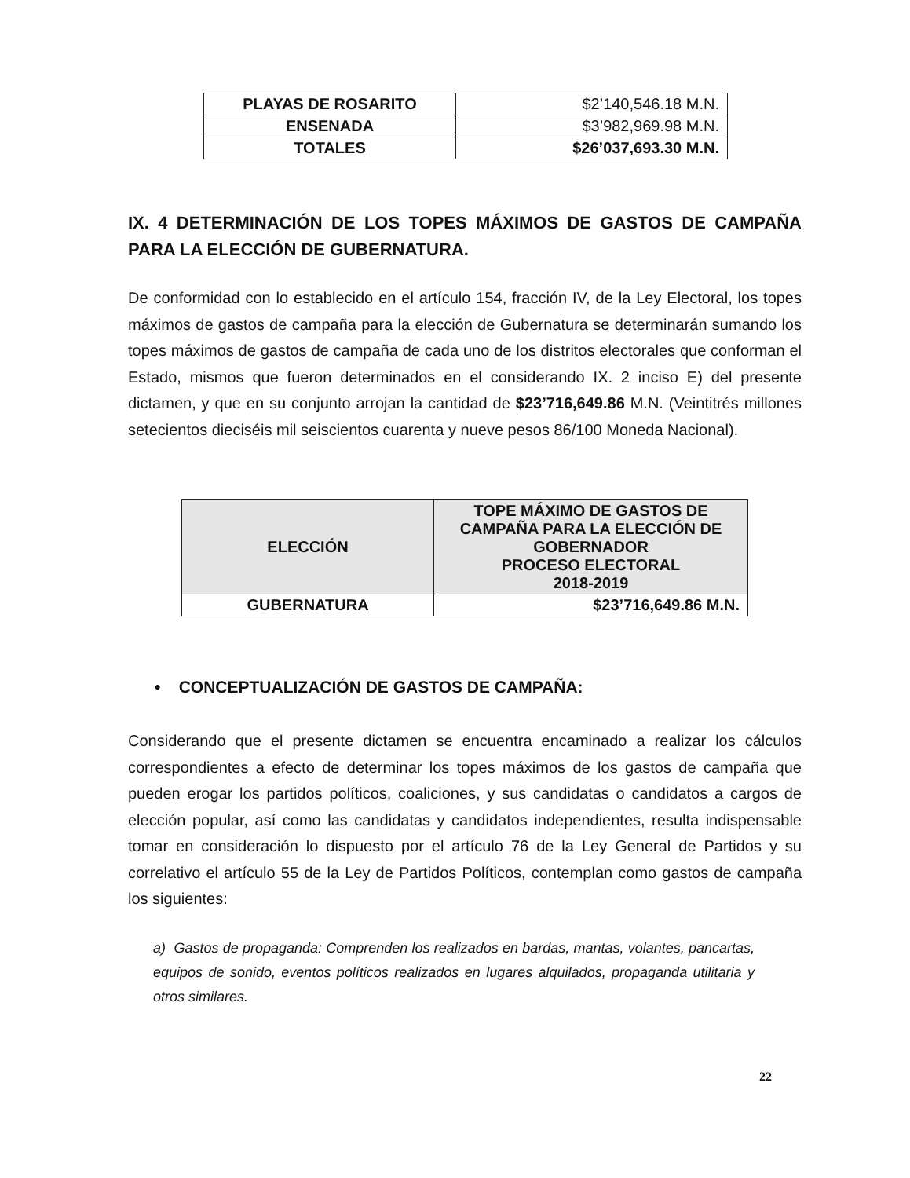| PLAYAS DE ROSARITO | $2’140,546.18 M.N. |
| ENSENADA | $3’982,969.98 M.N. |
| TOTALES | $26’037,693.30 M.N. |
IX. 4 DETERMINACIÓN DE LOS TOPES MÁXIMOS DE GASTOS DE CAMPAÑA PARA LA ELECCIÓN DE GUBERNATURA.
De conformidad con lo establecido en el artículo 154, fracción IV, de la Ley Electoral, los topes máximos de gastos de campaña para la elección de Gubernatura se determinarán sumando los topes máximos de gastos de campaña de cada uno de los distritos electorales que conforman el Estado, mismos que fueron determinados en el considerando IX. 2 inciso E) del presente dictamen, y que en su conjunto arrojan la cantidad de $23’716,649.86 M.N. (Veintitrés millones setecientos dieciséis mil seiscientos cuarenta y nueve pesos 86/100 Moneda Nacional).
| ELECCIÓN | TOPE MÁXIMO DE GASTOS DE CAMPAÑA PARA LA ELECCIÓN DE GOBERNADOR PROCESO ELECTORAL 2018-2019 |
| --- | --- |
| GUBERNATURA | $23’716,649.86 M.N. |
• CONCEPTUALIZACIÓN DE GASTOS DE CAMPAÑA:
Considerando que el presente dictamen se encuentra encaminado a realizar los cálculos correspondientes a efecto de determinar los topes máximos de los gastos de campaña que pueden erogar los partidos políticos, coaliciones, y sus candidatas o candidatos a cargos de elección popular, así como las candidatas y candidatos independientes, resulta indispensable tomar en consideración lo dispuesto por el artículo 76 de la Ley General de Partidos y su correlativo el artículo 55 de la Ley de Partidos Políticos, contemplan como gastos de campaña los siguientes:
a) Gastos de propaganda: Comprenden los realizados en bardas, mantas, volantes, pancartas, equipos de sonido, eventos políticos realizados en lugares alquilados, propaganda utilitaria y otros similares.
22